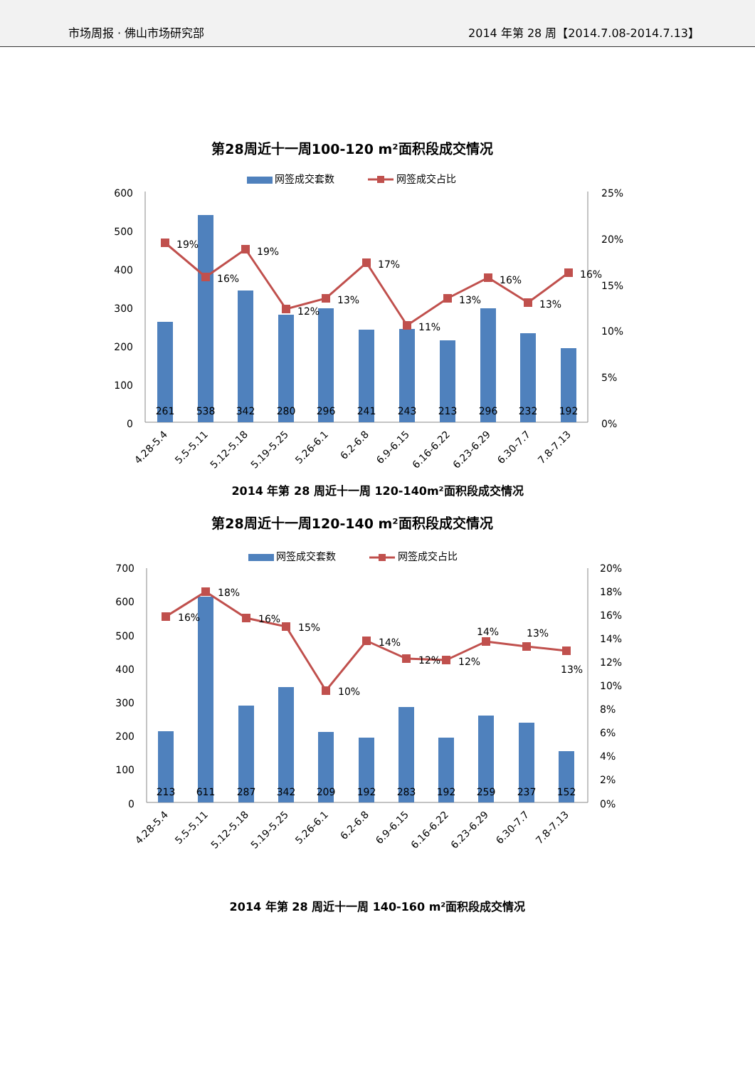市场周报 · 佛山市场研究部 2014 年第 28 周【2014.7.08-2014.7.13】
第28周近十一周100-120 m²面积段成交情况
网签成交套数
网签成交占比
600
500
400
300
200
100
0
25%
20%
15%
10%
5%
0%
261
538
342
280
296
241
243
213
296
232
192
19%
16%
19%
12%
13%
17%
11%
13%
16%
13%
16%
4.28-5.4
5.5-5.11
5.12-5.18
5.19-5.25
5.26-6.1
6.2-6.8
6.9-6.15
6.16-6.22
6.23-6.29
6.30-7.7
7.8-7.13
2014 年第 28 周近十一周 120-140m²面积段成交情况
第28周近十一周120-140 m²面积段成交情况
网签成交套数
网签成交占比
700
600
500
400
300
200
100
0
20%
18%
16%
14%
12%
10%
8%
6%
4%
2%
0%
213
611
287
342
209
192
283
192
259
237
152
16%
18%
16%
15%
10%
14%
12%
12%
14%
13%
13%
4.28-5.4
5.5-5.11
5.12-5.18
5.19-5.25
5.26-6.1
6.2-6.8
6.9-6.15
6.16-6.22
6.23-6.29
6.30-7.7
7.8-7.13
2014 年第 28 周近十一周 140-160 m²面积段成交情况